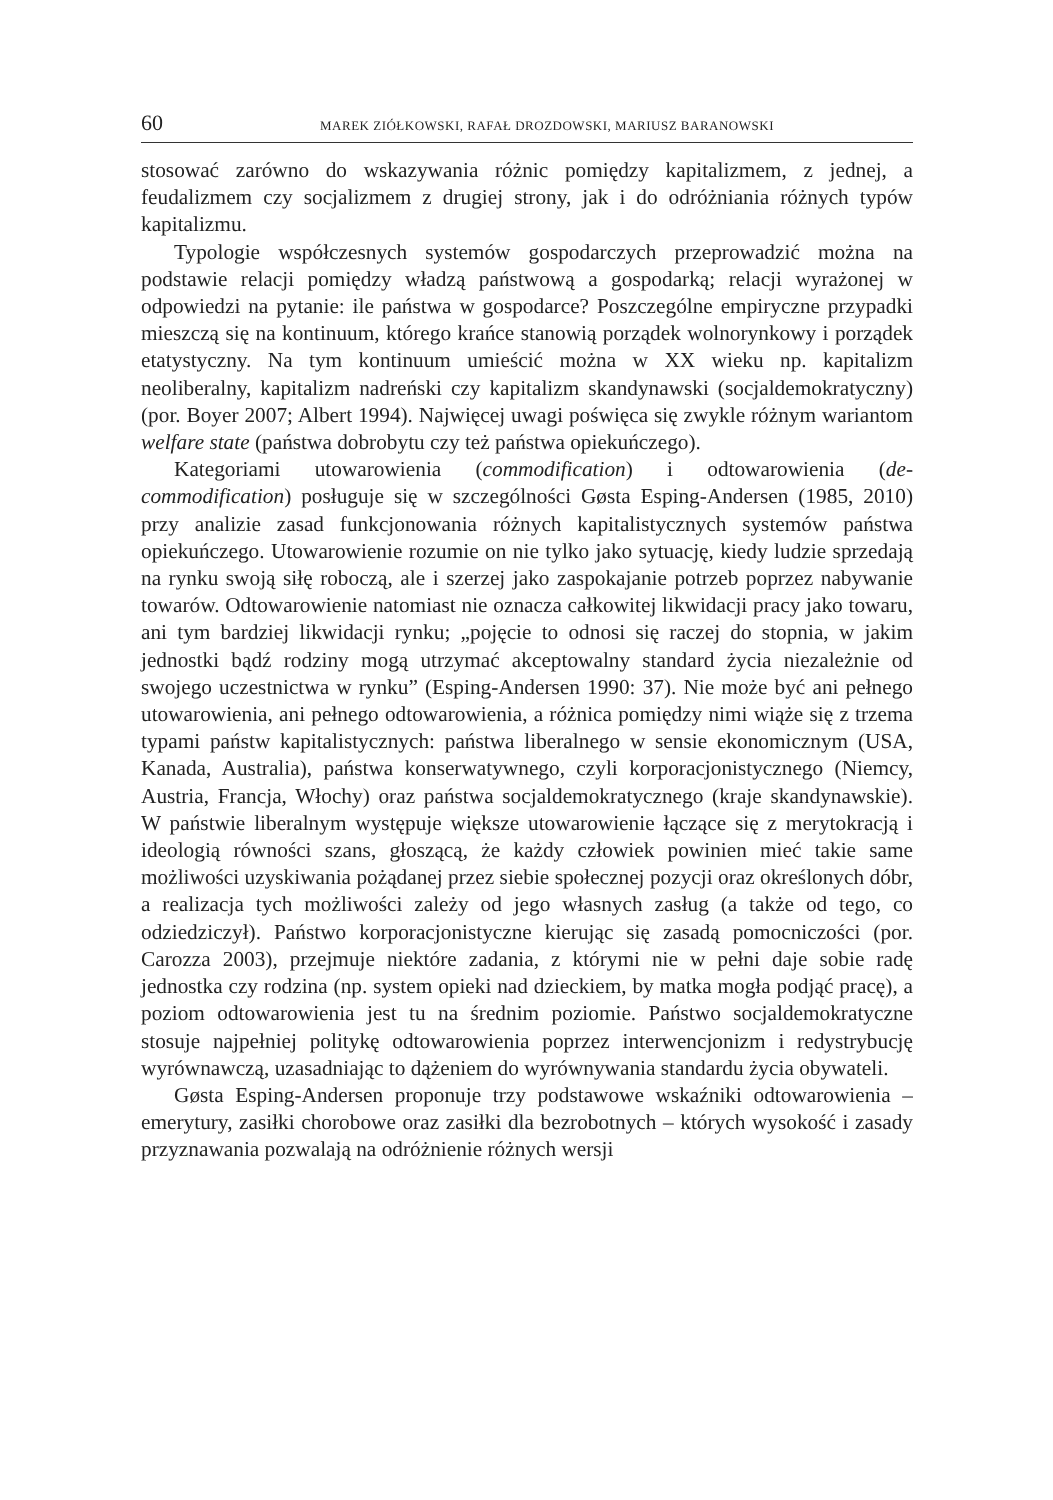60 MAREK ZIÓŁKOWSKI, RAFAŁ DROZDOWSKI, MARIUSZ BARANOWSKI
stosować zarówno do wskazywania różnic pomiędzy kapitalizmem, z jednej, a feudalizmem czy socjalizmem z drugiej strony, jak i do odróżniania różnych typów kapitalizmu.
Typologie współczesnych systemów gospodarczych przeprowadzić można na podstawie relacji pomiędzy władzą państwową a gospodarką; relacji wyrażonej w odpowiedzi na pytanie: ile państwa w gospodarce? Poszczególne empiryczne przypadki mieszczą się na kontinuum, którego krańce stanowią porządek wolnorynkowy i porządek etatystyczny. Na tym kontinuum umieścić można w XX wieku np. kapitalizm neoliberalny, kapitalizm nadreński czy kapitalizm skandynawski (socjaldemokratyczny) (por. Boyer 2007; Albert 1994). Najwięcej uwagi poświęca się zwykle różnym wariantom welfare state (państwa dobrobytu czy też państwa opiekuńczego).
Kategoriami utowarowienia (commodification) i odtowarowienia (de-commodification) posługuje się w szczególności Gøsta Esping-Andersen (1985, 2010) przy analizie zasad funkcjonowania różnych kapitalistycznych systemów państwa opiekuńczego. Utowarowienie rozumie on nie tylko jako sytuację, kiedy ludzie sprzedają na rynku swoją siłę roboczą, ale i szerzej jako zaspokajanie potrzeb poprzez nabywanie towarów. Odtowarowienie natomiast nie oznacza całkowitej likwidacji pracy jako towaru, ani tym bardziej likwidacji rynku; „pojęcie to odnosi się raczej do stopnia, w jakim jednostki bądź rodziny mogą utrzymać akceptowalny standard życia niezależnie od swojego uczestnictwa w rynku” (Esping-Andersen 1990: 37). Nie może być ani pełnego utowarowienia, ani pełnego odtowarowienia, a różnica pomiędzy nimi wiąże się z trzema typami państw kapitalistycznych: państwa liberalnego w sensie ekonomicznym (USA, Kanada, Australia), państwa konserwatywnego, czyli korporacjonistycznego (Niemcy, Austria, Francja, Włochy) oraz państwa socjaldemokratycznego (kraje skandynawskie). W państwie liberalnym występuje większe utowarowienie łączące się z merytokracją i ideologią równości szans, głoszącą, że każdy człowiek powinien mieć takie same możliwości uzyskiwania pożądanej przez siebie społecznej pozycji oraz określonych dóbr, a realizacja tych możliwości zależy od jego własnych zasług (a także od tego, co odziedziczył). Państwo korporacjonistyczne kierując się zasadą pomocniczości (por. Carozza 2003), przejmuje niektóre zadania, z którymi nie w pełni daje sobie radę jednostka czy rodzina (np. system opieki nad dzieckiem, by matka mogła podjąć pracę), a poziom odtowarowienia jest tu na średnim poziomie. Państwo socjaldemokratyczne stosuje najpełniej politykę odtowarowienia poprzez interwencjonizm i redystrybucję wyrównawczą, uzasadniając to dążeniem do wyrównywania standardu życia obywateli.
Gøsta Esping-Andersen proponuje trzy podstawowe wskaźniki odtowarowienia – emerytury, zasiłki chorobowe oraz zasiłki dla bezrobotnych – których wysokość i zasady przyznawania pozwalają na odróżnienie różnych wersji